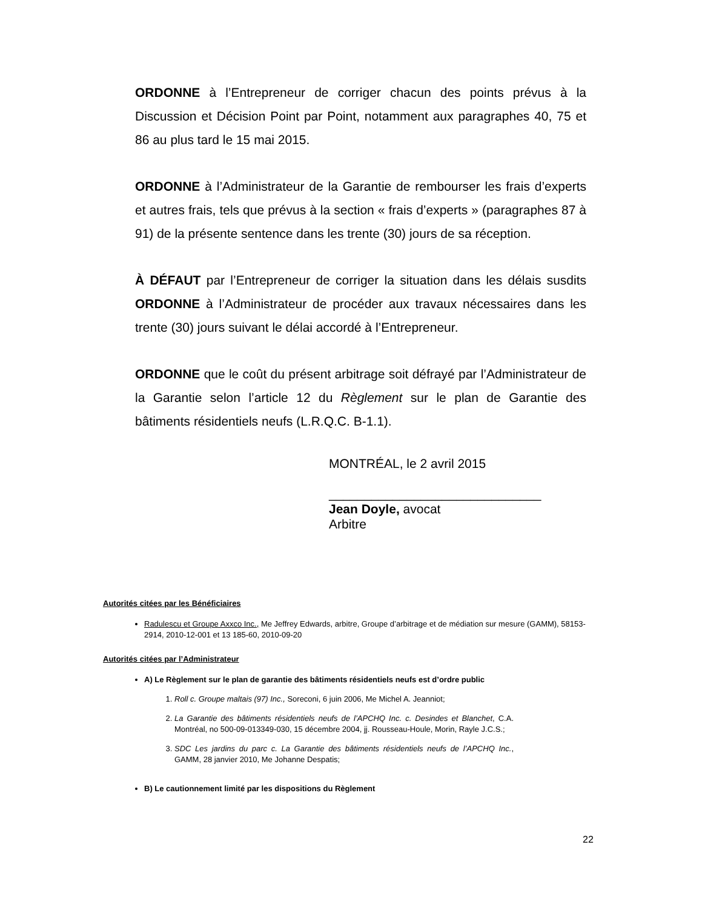ORDONNE à l’Entrepreneur de corriger chacun des points prévus à la Discussion et Décision Point par Point, notamment aux paragraphes 40, 75 et 86 au plus tard le 15 mai 2015.
ORDONNE à l’Administrateur de la Garantie de rembourser les frais d’experts et autres frais, tels que prévus à la section « frais d’experts » (paragraphes 87 à 91) de la présente sentence dans les trente (30) jours de sa réception.
À DÉFAUT par l’Entrepreneur de corriger la situation dans les délais susdits ORDONNE à l’Administrateur de procéder aux travaux nécessaires dans les trente (30) jours suivant le délai accordé à l’Entrepreneur.
ORDONNE que le coût du présent arbitrage soit défrayé par l’Administrateur de la Garantie selon l’article 12 du Règlement sur le plan de Garantie des bâtiments résidentiels neufs (L.R.Q.C. B-1.1).
MONTRÉAL, le 2 avril 2015
______________________________
Jean Doyle, avocat
Arbitre
Autorités citées par les Bénéficiaires
Radulescu et Groupe Axxco Inc., Me Jeffrey Edwards, arbitre, Groupe d’arbitrage et de médiation sur mesure (GAMM), 58153-2914, 2010-12-001 et 13 185-60, 2010-09-20
Autorités citées par l’Administrateur
A) Le Règlement sur le plan de garantie des bâtiments résidentiels neufs est d’ordre public
1. Roll c. Groupe maltais (97) Inc., Soreconi, 6 juin 2006, Me Michel A. Jeanniot;
2. La Garantie des bâtiments résidentiels neufs de l’APCHQ Inc. c. Desindes et Blanchet, C.A. Montréal, no 500-09-013349-030, 15 décembre 2004, jj. Rousseau-Houle, Morin, Rayle J.C.S.;
3. SDC Les jardins du parc c. La Garantie des bâtiments résidentiels neufs de l’APCHQ Inc., GAMM, 28 janvier 2010, Me Johanne Despatis;
B) Le cautionnement limité par les dispositions du Règlement
22